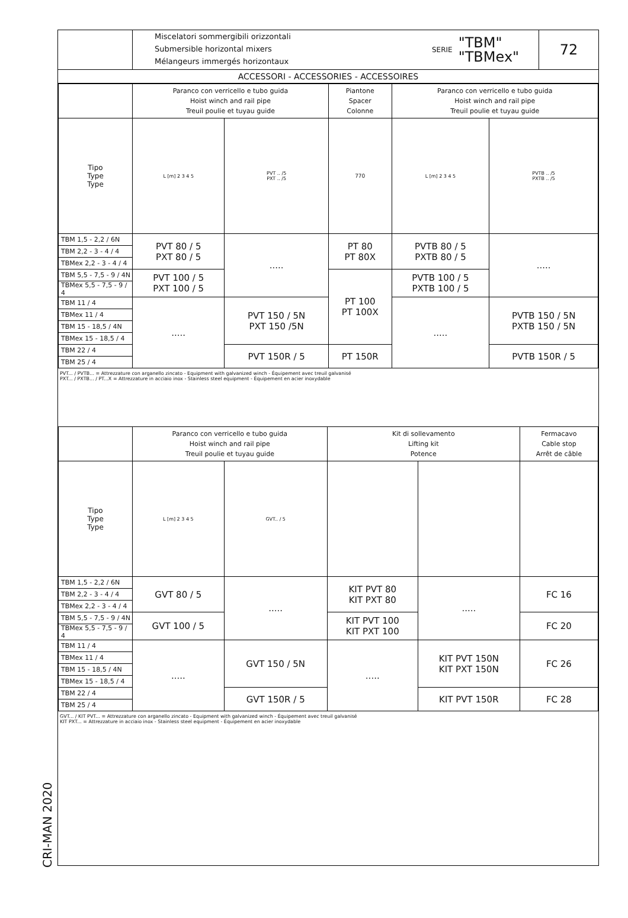CRI-MAN 2020
Miscelatori sommergibili orizzontali
Submersible horizontal mixers
Mélangeurs immergés horizontaux
SERIE "TBM"
"TBMex"
72
ACCESSORI - ACCESSORIES - ACCESSOIRES
| | Paranco con verricello e tubo guida Hoist winch and rail pipe Treuil poulie et tuyau guide | | Piantone Spacer Colonne | Paranco con verricello e tubo guida Hoist winch and rail pipe Treuil poulie et tuyau guide | |
| --- | --- | --- | --- | --- | --- |
| Tipo Type Type | L [m] 2 3 4 5 | PVT .. /5 PXT .. /5 | 770 | L [m] 2 3 4 5 | PVTB .. /5 PXTB .. /5 |
| TBM 1,5 - 2,2 / 6N | PVT 80 / 5 PXT 80 / 5 | ..... | PT 80 PT 80X | PVTB 80 / 5 PXTB 80 / 5 | ..... |
| TBM 2,2 - 3 - 4 / 4 | | | | | |
| TBMex 2,2 - 3 - 4 / 4 | | | | | |
| TBM 5,5 - 7,5 - 9 / 4N | PVT 100 / 5 PXT 100 / 5 | | PT 100 PT 100X | PVTB 100 / 5 PXTB 100 / 5 | |
| TBMex 5,5 - 7,5 - 9 / 4 | | | | | |
| TBM 11 / 4 | ..... | PVT 150 / 5N PXT 150 /5N | | ..... | PVTB 150 / 5N PXTB 150 / 5N |
| TBMex 11 / 4 | | | | | |
| TBM 15 - 18,5 / 4N | | | | | |
| TBMex 15 - 18,5 / 4 | | | | | |
| TBM 22 / 4 | | PVT 150R / 5 | PT 150R | | PVTB 150R / 5 |
| TBM 25 / 4 | | | | | |
PVT... / PVTB... = Attrezzature con arganello zincato - Equipment with galvanized winch - Équipement avec treuil galvanisé
PXT... / PXTB... / PT...X = Attrezzature in acciaio inox - Stainless steel equipment - Équipement en acier inoxydable
| | Paranco con verricello e tubo guida Hoist winch and rail pipe Treuil poulie et tuyau guide | | Kit di sollevamento Lifting kit Potence | | Fermacavo Cable stop Arrêt de câble |
| --- | --- | --- | --- | --- | --- |
| Tipo Type Type | L [m] 2 3 4 5 | GVT.. / 5 | | | |
| TBM 1,5 - 2,2 / 6N | GVT 80 / 5 | ..... | KIT PVT 80 KIT PXT 80 | ..... | FC 16 |
| TBM 2,2 - 3 - 4 / 4 | | | | | |
| TBMex 2,2 - 3 - 4 / 4 | | | | | |
| TBM 5,5 - 7,5 - 9 / 4N | GVT 100 / 5 | | KIT PVT 100 KIT PXT 100 | | FC 20 |
| TBMex 5,5 - 7,5 - 9 / 4 | | | | | |
| TBM 11 / 4 | ..... | GVT 150 / 5N | ..... | KIT PVT 150N KIT PXT 150N | FC 26 |
| TBMex 11 / 4 | | | | | |
| TBM 15 - 18,5 / 4N | | | | | |
| TBMex 15 - 18,5 / 4 | | | | | |
| TBM 22 / 4 | | GVT 150R / 5 | | KIT PVT 150R | FC 28 |
| TBM 25 / 4 | | | | | |
GVT... / KIT PVT... = Attrezzature con arganello zincato - Equipment with galvanized winch - Équipement avec treuil galvanisé
KIT PXT... = Attrezzature in acciaio inox - Stainless steel equipment - Équipement en acier inoxydable